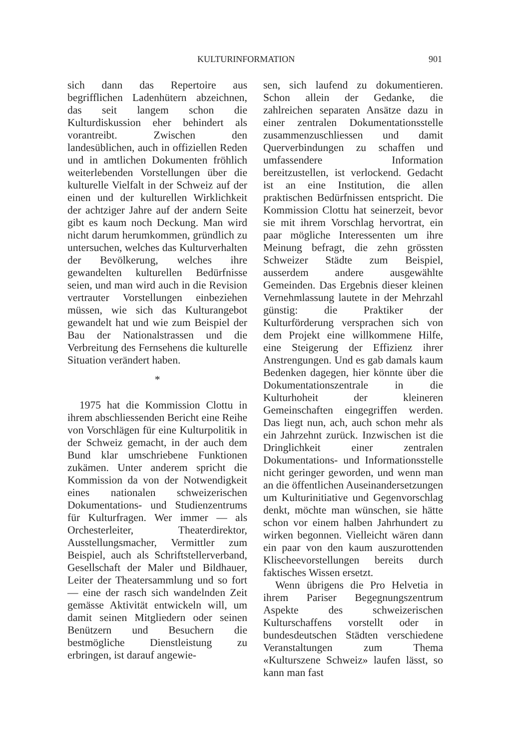KULTURINFORMATION 901
sich dann das Repertoire aus begrifflichen Ladenhütern abzeichnen, das seit langem schon die Kulturdiskussion eher behindert als vorantreibt. Zwischen den landesüblichen, auch in offiziellen Reden und in amtlichen Dokumenten fröhlich weiterlebenden Vorstellungen über die kulturelle Vielfalt in der Schweiz auf der einen und der kulturellen Wirklichkeit der achtziger Jahre auf der andern Seite gibt es kaum noch Deckung. Man wird nicht darum herumkommen, gründlich zu untersuchen, welches das Kulturverhalten der Bevölkerung, welches ihre gewandelten kulturellen Bedürfnisse seien, und man wird auch in die Revision vertrauter Vorstellungen einbeziehen müssen, wie sich das Kulturangebot gewandelt hat und wie zum Beispiel der Bau der Nationalstrassen und die Verbreitung des Fernsehens die kulturelle Situation verändert haben.
*
1975 hat die Kommission Clottu in ihrem abschliessenden Bericht eine Reihe von Vorschlägen für eine Kulturpolitik in der Schweiz gemacht, in der auch dem Bund klar umschriebene Funktionen zukämen. Unter anderem spricht die Kommission da von der Notwendigkeit eines nationalen schweizerischen Dokumentations- und Studienzentrums für Kulturfragen. Wer immer — als Orchesterleiter, Theaterdirektor, Ausstellungsmacher, Vermittler zum Beispiel, auch als Schriftstellerverband, Gesellschaft der Maler und Bildhauer, Leiter der Theatersammlung und so fort — eine der rasch sich wandelnden Zeit gemässe Aktivität entwickeln will, um damit seinen Mitgliedern oder seinen Benützern und Besuchern die bestmögliche Dienstleistung zu erbringen, ist darauf angewie-
sen, sich laufend zu dokumentieren. Schon allein der Gedanke, die zahlreichen separaten Ansätze dazu in einer zentralen Dokumentationsstelle zusammenzuschliessen und damit Querverbindungen zu schaffen und umfassendere Information bereitzustellen, ist verlockend. Gedacht ist an eine Institution, die allen praktischen Bedürfnissen entspricht. Die Kommission Clottu hat seinerzeit, bevor sie mit ihrem Vorschlag hervortrat, ein paar mögliche Interessenten um ihre Meinung befragt, die zehn grössten Schweizer Städte zum Beispiel, ausserdem andere ausgewählte Gemeinden. Das Ergebnis dieser kleinen Vernehmlassung lautete in der Mehrzahl günstig: die Praktiker der Kulturförderung versprachen sich von dem Projekt eine willkommene Hilfe, eine Steigerung der Effizienz ihrer Anstrengungen. Und es gab damals kaum Bedenken dagegen, hier könnte über die Dokumentationszentrale in die Kulturhoheit der kleineren Gemeinschaften eingegriffen werden. Das liegt nun, ach, auch schon mehr als ein Jahrzehnt zurück. Inzwischen ist die Dringlichkeit einer zentralen Dokumentations- und Informationsstelle nicht geringer geworden, und wenn man an die öffentlichen Auseinandersetzungen um Kulturinitiative und Gegenvorschlag denkt, möchte man wünschen, sie hätte schon vor einem halben Jahrhundert zu wirken begonnen. Vielleicht wären dann ein paar von den kaum auszurottenden Klischeevorstellungen bereits durch faktisches Wissen ersetzt.
Wenn übrigens die Pro Helvetia in ihrem Pariser Begegnungszentrum Aspekte des schweizerischen Kulturschaffens vorstellt oder in bundesdeutschen Städten verschiedene Veranstaltungen zum Thema «Kulturszene Schweiz» laufen lässt, so kann man fast